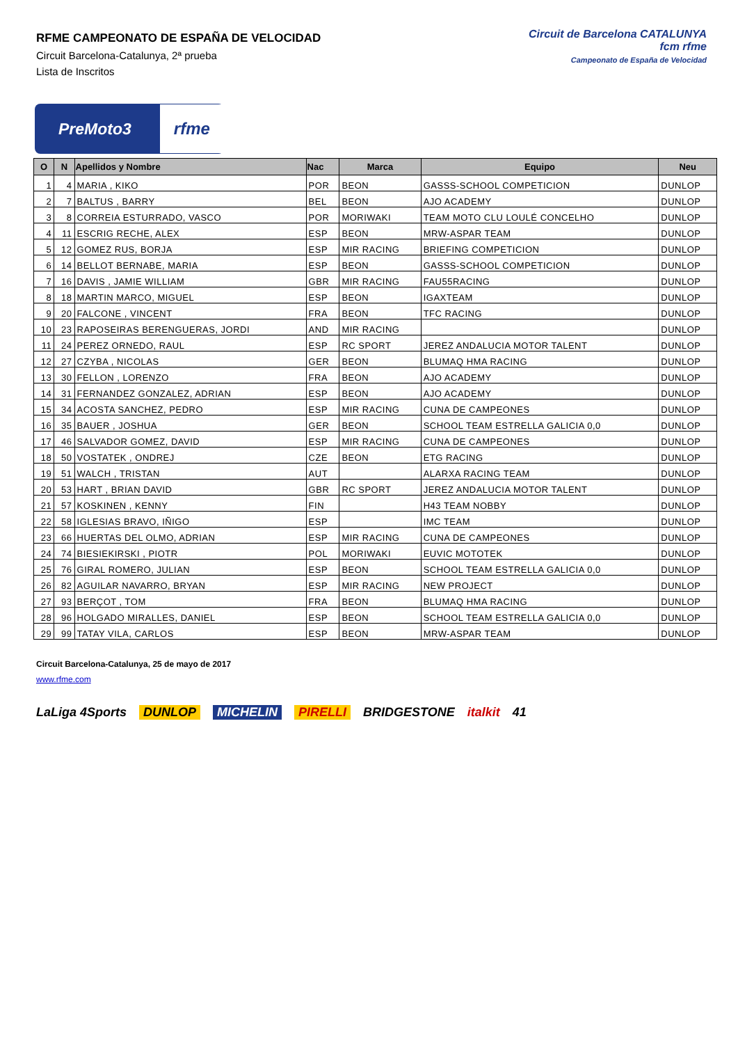RFME CAMPEONATO DE ESPAÑA DE VELOCIDAD
Circuit Barcelona-Catalunya, 2ª prueba
Lista de Inscritos
Circuit de Barcelona CATALUNYA
fcm rfme
Campeonato de España de Velocidad
PreMoto3 rfme
| O | N | Apellidos y Nombre | Nac | Marca | Equipo | Neu |
| --- | --- | --- | --- | --- | --- | --- |
| 1 | 4 | MARIA , KIKO | POR | BEON | GASSS-SCHOOL COMPETICION | DUNLOP |
| 2 | 7 | BALTUS , BARRY | BEL | BEON | AJO ACADEMY | DUNLOP |
| 3 | 8 | CORREIA ESTURRADO, VASCO | POR | MORIWAKI | TEAM MOTO CLU LOULÉ CONCELHO | DUNLOP |
| 4 | 11 | ESCRIG RECHE, ALEX | ESP | BEON | MRW-ASPAR TEAM | DUNLOP |
| 5 | 12 | GOMEZ RUS, BORJA | ESP | MIR RACING | BRIEFING COMPETICION | DUNLOP |
| 6 | 14 | BELLOT BERNABE, MARIA | ESP | BEON | GASSS-SCHOOL COMPETICION | DUNLOP |
| 7 | 16 | DAVIS , JAMIE WILLIAM | GBR | MIR RACING | FAU55RACING | DUNLOP |
| 8 | 18 | MARTIN MARCO, MIGUEL | ESP | BEON | IGAXTEAM | DUNLOP |
| 9 | 20 | FALCONE , VINCENT | FRA | BEON | TFC RACING | DUNLOP |
| 10 | 23 | RAPOSEIRAS BERENGUERAS, JORDI | AND | MIR RACING | | DUNLOP |
| 11 | 24 | PEREZ ORNEDO, RAUL | ESP | RC SPORT | JEREZ ANDALUCIA MOTOR TALENT | DUNLOP |
| 12 | 27 | CZYBA , NICOLAS | GER | BEON | BLUMAQ HMA RACING | DUNLOP |
| 13 | 30 | FELLON , LORENZO | FRA | BEON | AJO ACADEMY | DUNLOP |
| 14 | 31 | FERNANDEZ GONZALEZ, ADRIAN | ESP | BEON | AJO ACADEMY | DUNLOP |
| 15 | 34 | ACOSTA SANCHEZ, PEDRO | ESP | MIR RACING | CUNA DE CAMPEONES | DUNLOP |
| 16 | 35 | BAUER , JOSHUA | GER | BEON | SCHOOL TEAM ESTRELLA GALICIA 0,0 | DUNLOP |
| 17 | 46 | SALVADOR GOMEZ, DAVID | ESP | MIR RACING | CUNA DE CAMPEONES | DUNLOP |
| 18 | 50 | VOSTATEK , ONDREJ | CZE | BEON | ETG RACING | DUNLOP |
| 19 | 51 | WALCH , TRISTAN | AUT | | ALARXA RACING TEAM | DUNLOP |
| 20 | 53 | HART , BRIAN DAVID | GBR | RC SPORT | JEREZ ANDALUCIA MOTOR TALENT | DUNLOP |
| 21 | 57 | KOSKINEN , KENNY | FIN | | H43 TEAM NOBBY | DUNLOP |
| 22 | 58 | IGLESIAS BRAVO, IÑIGO | ESP | | IMC TEAM | DUNLOP |
| 23 | 66 | HUERTAS DEL OLMO, ADRIAN | ESP | MIR RACING | CUNA DE CAMPEONES | DUNLOP |
| 24 | 74 | BIESIEKIRSKI , PIOTR | POL | MORIWAKI | EUVIC MOTOTEK | DUNLOP |
| 25 | 76 | GIRAL ROMERO, JULIAN | ESP | BEON | SCHOOL TEAM ESTRELLA GALICIA 0,0 | DUNLOP |
| 26 | 82 | AGUILAR NAVARRO, BRYAN | ESP | MIR RACING | NEW PROJECT | DUNLOP |
| 27 | 93 | BERÇOT , TOM | FRA | BEON | BLUMAQ HMA RACING | DUNLOP |
| 28 | 96 | HOLGADO MIRALLES, DANIEL | ESP | BEON | SCHOOL TEAM ESTRELLA GALICIA 0,0 | DUNLOP |
| 29 | 99 | TATAY VILA, CARLOS | ESP | BEON | MRW-ASPAR TEAM | DUNLOP |
Circuit Barcelona-Catalunya, 25 de mayo de 2017
www.rfme.com
LaLiga 4Sports DUNLOP MICHELIN PIRELLI BRIDGESTONE italkit 41